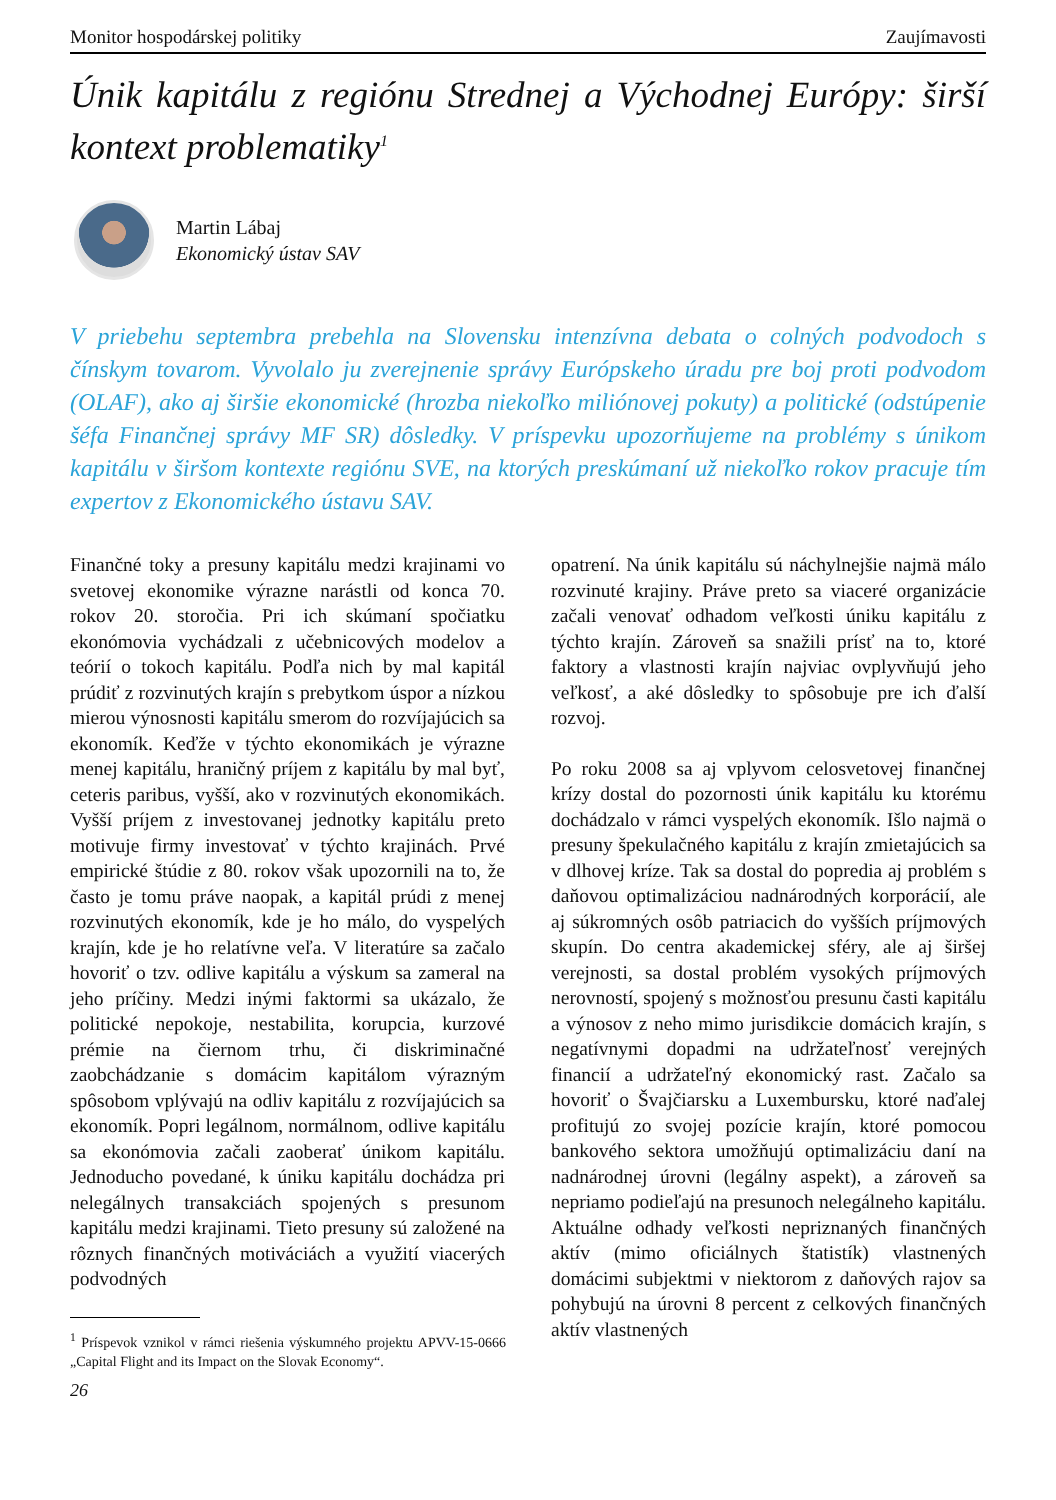Monitor hospodárskej politiky Zaujímavosti
Únik kapitálu z regiónu Strednej a Východnej Európy: širší kontext problematiky<sup>1</sup>
Martin Lábaj
Ekonomický ústav SAV
V priebehu septembra prebehla na Slovensku intenzívna debata o colných podvodoch s čínskym tovarom. Vyvolalo ju zverejnenie správy Európskeho úradu pre boj proti podvodom (OLAF), ako aj širšie ekonomické (hrozba niekoľko miliónovej pokuty) a politické (odstúpenie šéfa Finančnej správy MF SR) dôsledky. V príspevku upozorňujeme na problémy s únikom kapitálu v širšom kontexte regiónu SVE, na ktorých preskúmaní už niekoľko rokov pracuje tím expertov z Ekonomického ústavu SAV.
Finančné toky a presuny kapitálu medzi krajinami vo svetovej ekonomike výrazne narástli od konca 70. rokov 20. storočia. Pri ich skúmaní spočiatku ekonómovia vychádzali z učebnicových modelov a teórií o tokoch kapitálu. Podľa nich by mal kapitál prúdiť z rozvinutých krajín s prebytkom úspor a nízkou mierou výnosnosti kapitálu smerom do rozvíjajúcich sa ekonomík. Keďže v týchto ekonomikách je výrazne menej kapitálu, hraničný príjem z kapitálu by mal byť, ceteris paribus, vyšší, ako v rozvinutých ekonomikách. Vyšší príjem z investovanej jednotky kapitálu preto motivuje firmy investovať v týchto krajinách. Prvé empirické štúdie z 80. rokov však upozornili na to, že často je tomu práve naopak, a kapitál prúdi z menej rozvinutých ekonomík, kde je ho málo, do vyspelých krajín, kde je ho relatívne veľa. V literatúre sa začalo hovoriť o tzv. odlive kapitálu a výskum sa zameral na jeho príčiny. Medzi inými faktormi sa ukázalo, že politické nepokoje, nestabilita, korupcia, kurzové prémie na čiernom trhu, či diskriminačné zaobchádzanie s domácim kapitálom výrazným spôsobom vplývajú na odliv kapitálu z rozvíjajúcich sa ekonomík. Popri legálnom, normálnom, odlive kapitálu sa ekonómovia začali zaoberať únikom kapitálu. Jednoducho povedané, k úniku kapitálu dochádza pri nelegálnych transakciách spojených s presunom kapitálu medzi krajinami. Tieto presuny sú založené na rôznych finančných motiváciách a využití viacerých podvodných
<sup>1</sup> Príspevok vznikol v rámci riešenia výskumného projektu APVV-15-0666 „Capital Flight and its Impact on the Slovak Economy“.
26
opatrení. Na únik kapitálu sú náchylnejšie najmä málo rozvinuté krajiny. Práve preto sa viaceré organizácie začali venovať odhadom veľkosti úniku kapitálu z týchto krajín. Zároveň sa snažili prísť na to, ktoré faktory a vlastnosti krajín najviac ovplyvňujú jeho veľkosť, a aké dôsledky to spôsobuje pre ich ďalší rozvoj.
Po roku 2008 sa aj vplyvom celosvetovej finančnej krízy dostal do pozornosti únik kapitálu ku ktorému dochádzalo v rámci vyspelých ekonomík. Išlo najmä o presuny špekulačného kapitálu z krajín zmietajúcich sa v dlhovej kríze. Tak sa dostal do popredia aj problém s daňovou optimalizáciou nadnárodných korporácií, ale aj súkromných osôb patriacich do vyšších príjmových skupín. Do centra akademickej sféry, ale aj širšej verejnosti, sa dostal problém vysokých príjmových nerovností, spojený s možnosťou presunu časti kapitálu a výnosov z neho mimo jurisdikcie domácich krajín, s negatívnymi dopadmi na udržateľnosť verejných financií a udržateľný ekonomický rast. Začalo sa hovoriť o Švajčiarsku a Luxembursku, ktoré naďalej profitujú zo svojej pozície krajín, ktoré pomocou bankového sektora umožňujú optimalizáciu daní na nadnárodnej úrovni (legálny aspekt), a zároveň sa nepriamo podieľajú na presunoch nelegálneho kapitálu. Aktuálne odhady veľkosti nepriznaných finančných aktív (mimo oficiálnych štatistík) vlastnených domácimi subjektmi v niektorom z daňových rajov sa pohybujú na úrovni 8 percent z celkových finančných aktív vlastnených